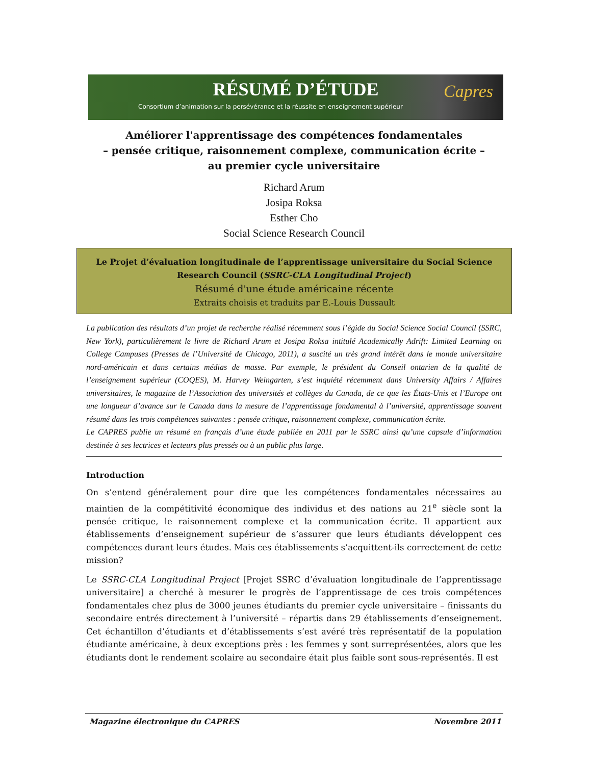RÉSUMÉ D’ÉTUDE
Consortium d’animation sur la persévérance et la réussite en enseignement supérieur
Capres
Améliorer l'apprentissage des compétences fondamentales
– pensée critique, raisonnement complexe, communication écrite –
au premier cycle universitaire
Richard Arum
Josipa Roksa
Esther Cho
Social Science Research Council
Le Projet d’évaluation longitudinale de l’apprentissage universitaire du Social Science Research Council (SSRC-CLA Longitudinal Project)
Résumé d'une étude américaine récente
Extraits choisis et traduits par E.-Louis Dussault
La publication des résultats d’un projet de recherche réalisé récemment sous l’égide du Social Science Social Council (SSRC, New York), particulièrement le livre de Richard Arum et Josipa Roksa intitulé Academically Adrift: Limited Learning on College Campuses (Presses de l’Université de Chicago, 2011), a suscité un très grand intérêt dans le monde universitaire nord-américain et dans certains médias de masse. Par exemple, le président du Conseil ontarien de la qualité de l’enseignement supérieur (COQES), M. Harvey Weingarten, s’est inquiété récemment dans University Affairs / Affaires universitaires, le magazine de l’Association des universités et collèges du Canada, de ce que les États-Unis et l’Europe ont une longueur d’avance sur le Canada dans la mesure de l’apprentissage fondamental à l’université, apprentissage souvent résumé dans les trois compétences suivantes : pensée critique, raisonnement complexe, communication écrite.
Le CAPRES publie un résumé en français d’une étude publiée en 2011 par le SSRC ainsi qu’une capsule d’information destinée à ses lectrices et lecteurs plus pressés ou à un public plus large.
Introduction
On s’entend généralement pour dire que les compétences fondamentales nécessaires au maintien de la compétitivité économique des individus et des nations au 21<sup>e</sup> siècle sont la pensée critique, le raisonnement complexe et la communication écrite. Il appartient aux établissements d’enseignement supérieur de s’assurer que leurs étudiants développent ces compétences durant leurs études. Mais ces établissements s’acquittent-ils correctement de cette mission?
Le SSRC-CLA Longitudinal Project [Projet SSRC d’évaluation longitudinale de l’apprentissage universitaire] a cherché à mesurer le progrès de l’apprentissage de ces trois compétences fondamentales chez plus de 3000 jeunes étudiants du premier cycle universitaire – finissants du secondaire entrés directement à l’université – répartis dans 29 établissements d’enseignement. Cet échantillon d’étudiants et d’établissements s’est avéré très représentatif de la population étudiante américaine, à deux exceptions près : les femmes y sont surreprésentées, alors que les étudiants dont le rendement scolaire au secondaire était plus faible sont sous-représentés. Il est
Magazine électronique du CAPRES Novembre 2011